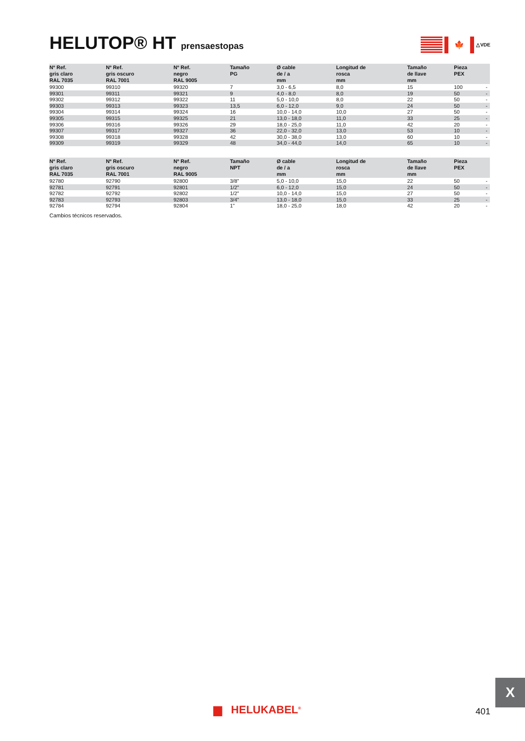HELUTOP® HT prensaestopas
🍁
△VDE
| Nº Ref. gris claro RAL 7035 | Nº Ref. gris oscuro RAL 7001 | Nº Ref. negro RAL 9005 | Tamaño PG | Ø cable de / a mm | Longitud de rosca mm | Tamaño de llave mm | Pieza PEX | |
| --- | --- | --- | --- | --- | --- | --- | --- | --- |
| 99300 | 99310 | 99320 | 7 | 3,0 - 6,5 | 8,0 | 15 | 100 | - |
| 99301 | 99311 | 99321 | 9 | 4,0 - 8,0 | 8,0 | 19 | 50 | - |
| 99302 | 99312 | 99322 | 11 | 5,0 - 10,0 | 8,0 | 22 | 50 | - |
| 99303 | 99313 | 99323 | 13,5 | 6,0 - 12,0 | 9,0 | 24 | 50 | - |
| 99304 | 99314 | 99324 | 16 | 10,0 - 14,0 | 10,0 | 27 | 50 | - |
| 99305 | 99315 | 99325 | 21 | 13,0 - 18,0 | 11,0 | 33 | 25 | - |
| 99306 | 99316 | 99326 | 29 | 18,0 - 25,0 | 11,0 | 42 | 20 | - |
| 99307 | 99317 | 99327 | 36 | 22,0 - 32,0 | 13,0 | 53 | 10 | - |
| 99308 | 99318 | 99328 | 42 | 30,0 - 38,0 | 13,0 | 60 | 10 | - |
| 99309 | 99319 | 99329 | 48 | 34,0 - 44,0 | 14,0 | 65 | 10 | - |
| Nº Ref. gris claro RAL 7035 | Nº Ref. gris oscuro RAL 7001 | Nº Ref. negro RAL 9005 | Tamaño NPT | Ø cable de / a mm | Longitud de rosca mm | Tamaño de llave mm | Pieza PEX | |
| --- | --- | --- | --- | --- | --- | --- | --- | --- |
| 92780 | 92790 | 92800 | 3/8" | 5,0 - 10,0 | 15,0 | 22 | 50 | - |
| 92781 | 92791 | 92801 | 1/2" | 6,0 - 12,0 | 15,0 | 24 | 50 | - |
| 92782 | 92792 | 92802 | 1/2" | 10,0 - 14,0 | 15,0 | 27 | 50 | - |
| 92783 | 92793 | 92803 | 3/4" | 13,0 - 18,0 | 15,0 | 33 | 25 | - |
| 92784 | 92794 | 92804 | 1" | 18,0 - 25,0 | 18,0 | 42 | 20 | - |
Cambios técnicos reservados.
X
▆ HELUKABEL<sup>®</sup> 401